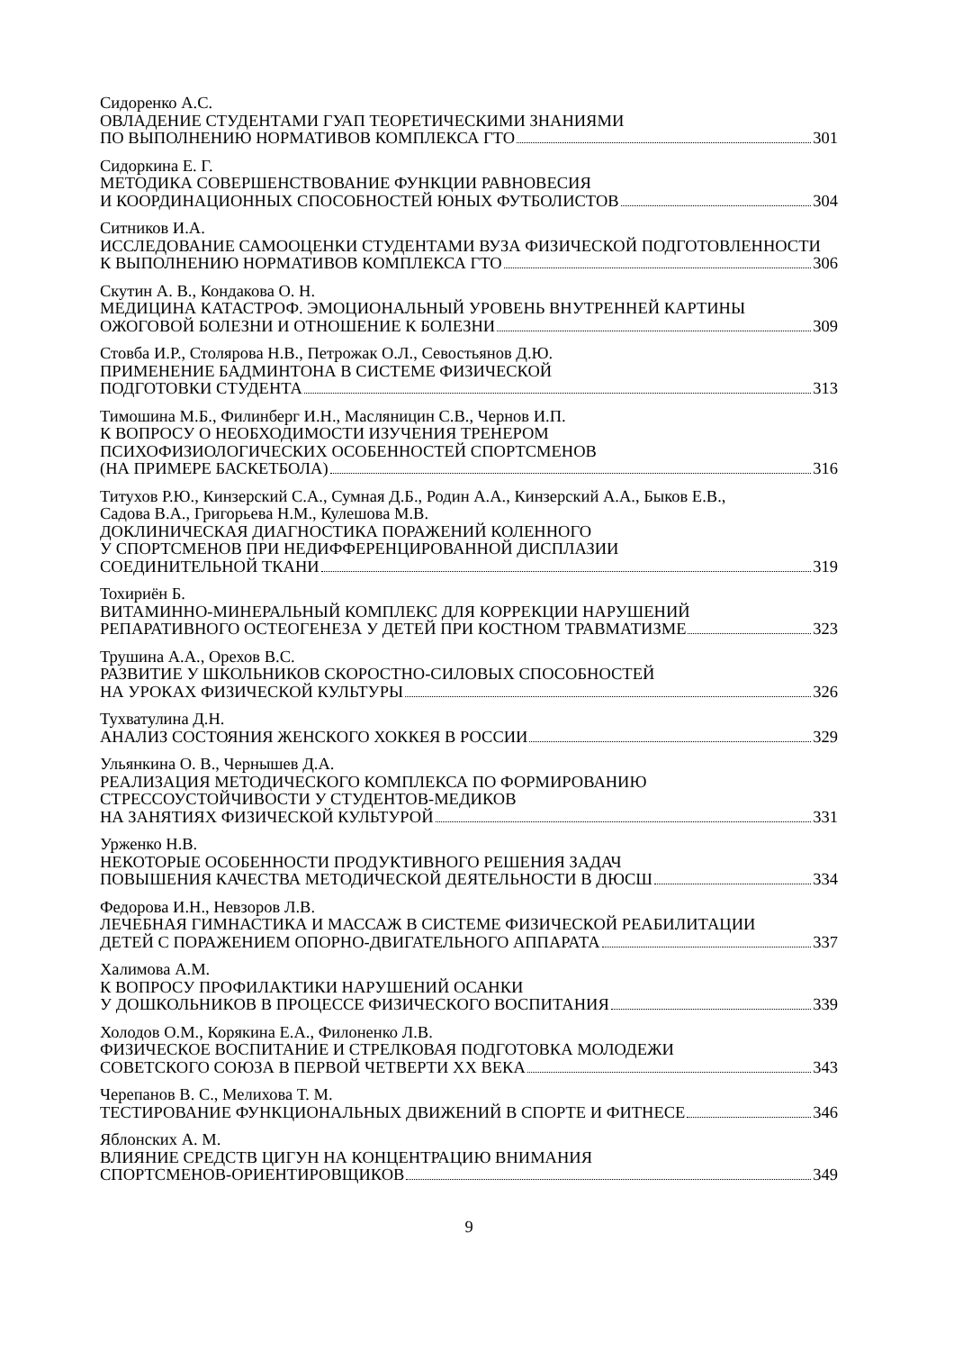Сидоренко А.С.
ОВЛАДЕНИЕ СТУДЕНТАМИ ГУАП ТЕОРЕТИЧЕСКИМИ ЗНАНИЯМИ
ПО ВЫПОЛНЕНИЮ НОРМАТИВОВ КОМПЛЕКСА ГТО 301
Сидоркина Е. Г.
МЕТОДИКА СОВЕРШЕНСТВОВАНИЕ ФУНКЦИИ РАВНОВЕСИЯ
И КООРДИНАЦИОННЫХ СПОСОБНОСТЕЙ ЮНЫХ ФУТБОЛИСТОВ 304
Ситников И.А.
ИССЛЕДОВАНИЕ САМООЦЕНКИ СТУДЕНТАМИ ВУЗА ФИЗИЧЕСКОЙ ПОДГОТОВЛЕННОСТИ
К ВЫПОЛНЕНИЮ НОРМАТИВОВ КОМПЛЕКСА ГТО 306
Скутин А. В., Кондакова О. Н.
МЕДИЦИНА КАТАСТРОФ. ЭМОЦИОНАЛЬНЫЙ УРОВЕНЬ ВНУТРЕННЕЙ КАРТИНЫ
ОЖОГОВОЙ БОЛЕЗНИ И ОТНОШЕНИЕ К БОЛЕЗНИ 309
Стовба И.Р., Столярова Н.В., Петрожак О.Л., Севостьянов Д.Ю.
ПРИМЕНЕНИЕ БАДМИНТОНА В СИСТЕМЕ ФИЗИЧЕСКОЙ
ПОДГОТОВКИ СТУДЕНТА 313
Тимошина М.Б., Филинберг И.Н., Масляницин С.В., Чернов И.П.
К ВОПРОСУ О НЕОБХОДИМОСТИ ИЗУЧЕНИЯ ТРЕНЕРОМ
ПСИХОФИЗИОЛОГИЧЕСКИХ ОСОБЕННОСТЕЙ СПОРТСМЕНОВ
(НА ПРИМЕРЕ БАСКЕТБОЛА) 316
Титухов Р.Ю., Кинзерский С.А., Сумная Д.Б., Родин А.А., Кинзерский А.А., Быков Е.В.,
Садова В.А., Григорьева Н.М., Кулешова М.В.
ДОКЛИНИЧЕСКАЯ ДИАГНОСТИКА ПОРАЖЕНИЙ КОЛЕННОГО
У СПОРТСМЕНОВ ПРИ НЕДИФФЕРЕНЦИРОВАННОЙ ДИСПЛАЗИИ
СОЕДИНИТЕЛЬНОЙ ТКАНИ 319
Тохириён Б.
ВИТАМИННО-МИНЕРАЛЬНЫЙ КОМПЛЕКС ДЛЯ КОРРЕКЦИИ НАРУШЕНИЙ
РЕПАРАТИВНОГО ОСТЕОГЕНЕЗА У ДЕТЕЙ ПРИ КОСТНОМ ТРАВМАТИЗМЕ 323
Трушина А.А., Орехов В.С.
РАЗВИТИЕ У ШКОЛЬНИКОВ СКОРОСТНО-СИЛОВЫХ СПОСОБНОСТЕЙ
НА УРОКАХ ФИЗИЧЕСКОЙ КУЛЬТУРЫ 326
Тухватулина Д.Н.
АНАЛИЗ СОСТОЯНИЯ ЖЕНСКОГО ХОККЕЯ В РОССИИ 329
Ульянкина О. В., Чернышев Д.А.
РЕАЛИЗАЦИЯ МЕТОДИЧЕСКОГО КОМПЛЕКСА ПО ФОРМИРОВАНИЮ
СТРЕССОУСТОЙЧИВОСТИ У СТУДЕНТОВ-МЕДИКОВ
НА ЗАНЯТИЯХ ФИЗИЧЕСКОЙ КУЛЬТУРОЙ 331
Урженко Н.В.
НЕКОТОРЫЕ ОСОБЕННОСТИ ПРОДУКТИВНОГО РЕШЕНИЯ ЗАДАЧ
ПОВЫШЕНИЯ КАЧЕСТВА МЕТОДИЧЕСКОЙ ДЕЯТЕЛЬНОСТИ В ДЮСШ 334
Федорова И.Н., Невзоров Л.В.
ЛЕЧЕБНАЯ ГИМНАСТИКА И МАССАЖ В СИСТЕМЕ ФИЗИЧЕСКОЙ РЕАБИЛИТАЦИИ
ДЕТЕЙ С ПОРАЖЕНИЕМ ОПОРНО-ДВИГАТЕЛЬНОГО АППАРАТА 337
Халимова А.М.
К ВОПРОСУ ПРОФИЛАКТИКИ НАРУШЕНИЙ ОСАНКИ
У ДОШКОЛЬНИКОВ В ПРОЦЕССЕ ФИЗИЧЕСКОГО ВОСПИТАНИЯ 339
Холодов О.М., Корякина Е.А., Филоненко Л.В.
ФИЗИЧЕСКОЕ ВОСПИТАНИЕ И СТРЕЛКОВАЯ ПОДГОТОВКА МОЛОДЕЖИ
СОВЕТСКОГО СОЮЗА В ПЕРВОЙ ЧЕТВЕРТИ XX ВЕКА 343
Черепанов В. С., Мелихова Т. М.
ТЕСТИРОВАНИЕ ФУНКЦИОНАЛЬНЫХ ДВИЖЕНИЙ В СПОРТЕ И ФИТНЕСЕ 346
Яблонских А. М.
ВЛИЯНИЕ СРЕДСТВ ЦИГУН НА КОНЦЕНТРАЦИЮ ВНИМАНИЯ
СПОРТСМЕНОВ-ОРИЕНТИРОВЩИКОВ 349
9